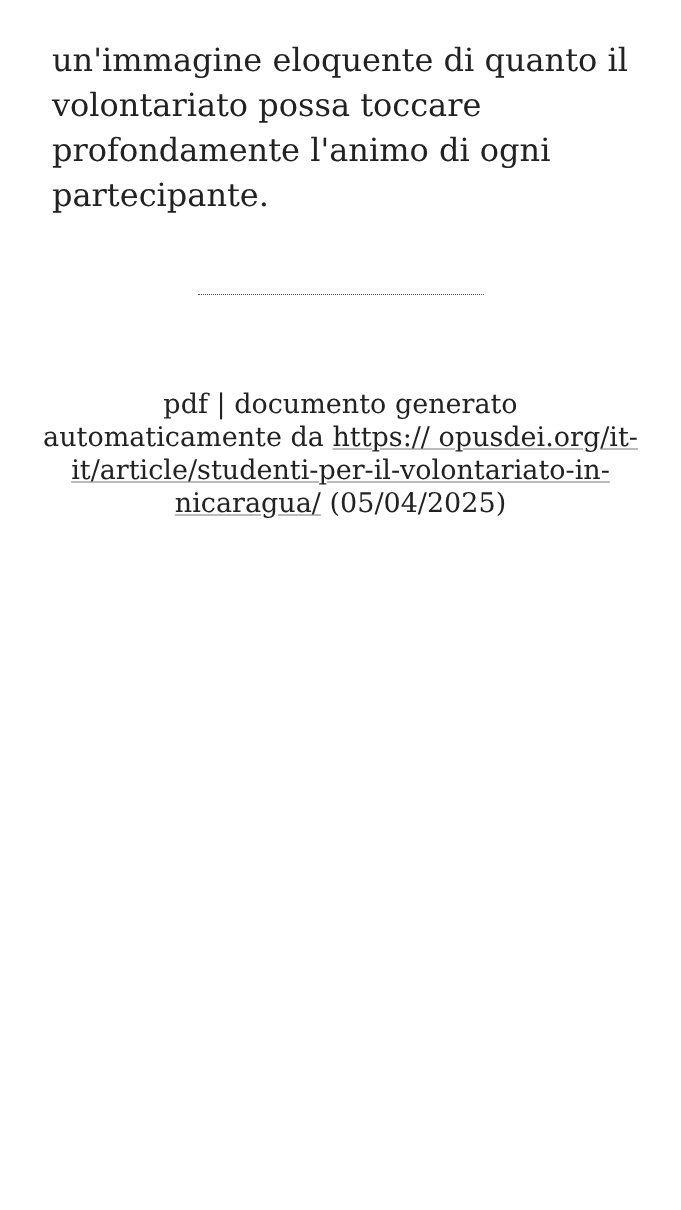un'immagine eloquente di quanto il volontariato possa toccare profondamente l'animo di ogni partecipante.
pdf | documento generato automaticamente da https:// opusdei.org/it-it/article/studenti-per-il-volontariato-in-nicaragua/ (05/04/2025)